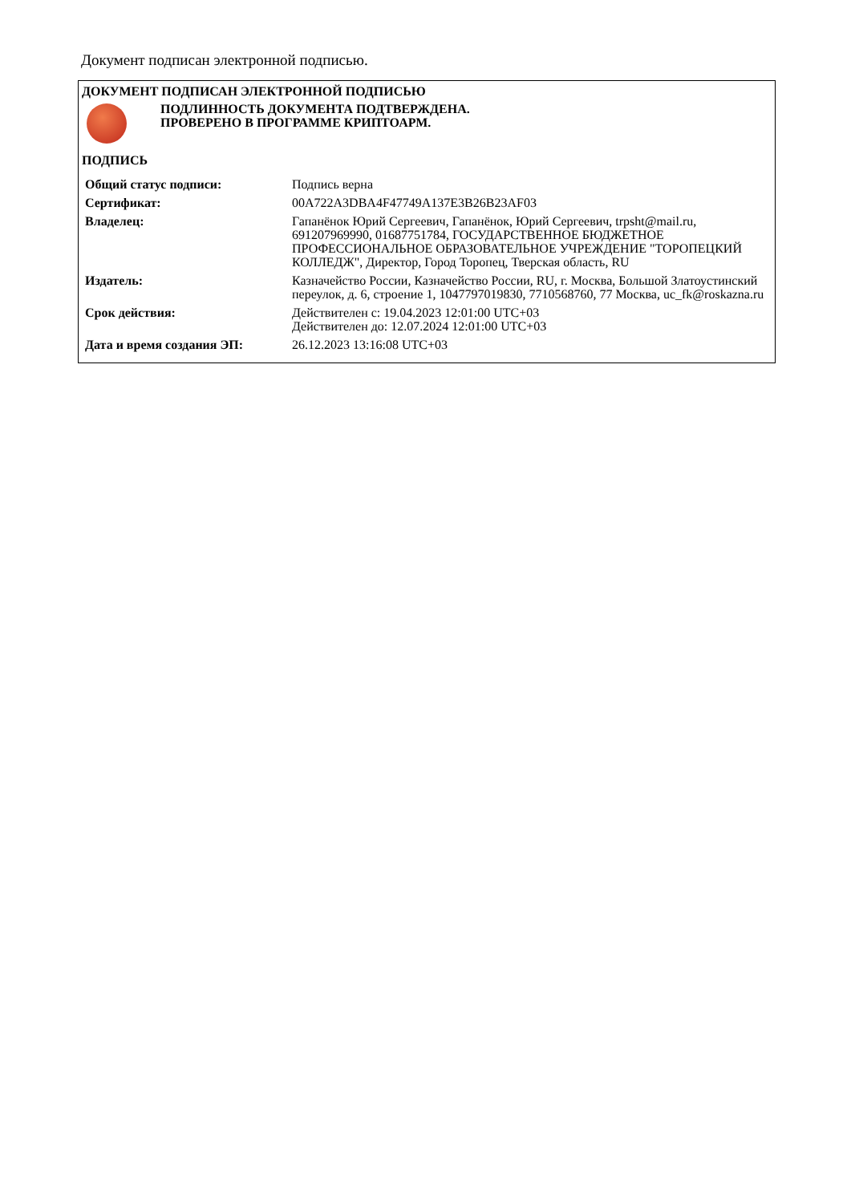Документ подписан электронной подписью.
ДОКУМЕНТ ПОДПИСАН ЭЛЕКТРОННОЙ ПОДПИСЬЮ
ПОДЛИННОСТЬ ДОКУМЕНТА ПОДТВЕРЖДЕНА.
ПРОВЕРЕНО В ПРОГРАММЕ КРИПТОАРМ.
ПОДПИСЬ
| Общий статус подписи: | Подпись верна |
| Сертификат: | 00A722A3DBA4F47749A137E3B26B23AF03 |
| Владелец: | Гапанёнок Юрий Сергеевич, Гапанёнок, Юрий Сергеевич, trpsht@mail.ru, 691207969990, 01687751784, ГОСУДАРСТВЕННОЕ БЮДЖЕТНОЕ ПРОФЕССИОНАЛЬНОЕ ОБРАЗОВАТЕЛЬНОЕ УЧРЕЖДЕНИЕ "ТОРОПЕЦКИЙ КОЛЛЕДЖ", Директор, Город Торопец, Тверская область, RU |
| Издатель: | Казначейство России, Казначейство России, RU, г. Москва, Большой Златоустинский переулок, д. 6, строение 1, 1047797019830, 7710568760, 77 Москва, uc_fk@roskazna.ru |
| Срок действия: | Действителен с: 19.04.2023 12:01:00 UTC+03 Действителен до: 12.07.2024 12:01:00 UTC+03 |
| Дата и время создания ЭП: | 26.12.2023 13:16:08 UTC+03 |